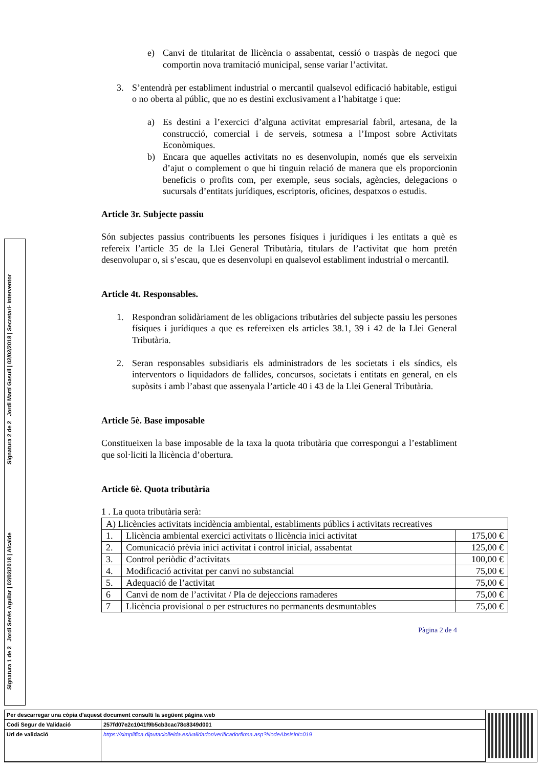Signatura 2 de 2 Jordi Martí Gasull | 02/02/2018 | Secretari- Interventor
Signatura 1 de 2 Jordi Serés Aguilar | 02/02/2018 | Alcalde
e) Canvi de titularitat de llicència o assabentat, cessió o traspàs de negoci que comportin nova tramitació municipal, sense variar l’activitat.
3. S’entendrà per establiment industrial o mercantil qualsevol edificació habitable, estigui o no oberta al públic, que no es destini exclusivament a l’habitatge i que:
a) Es destini a l’exercici d’alguna activitat empresarial fabril, artesana, de la construcció, comercial i de serveis, sotmesa a l’Impost sobre Activitats Econòmiques.
b) Encara que aquelles activitats no es desenvolupin, només que els serveixin d’ajut o complement o que hi tinguin relació de manera que els proporcionin beneficis o profits com, per exemple, seus socials, agències, delegacions o sucursals d’entitats jurídiques, escriptoris, oficines, despatxos o estudis.
Article 3r. Subjecte passiu
Són subjectes passius contribuents les persones físiques i jurídiques i les entitats a què es refereix l’article 35 de la Llei General Tributària, titulars de l’activitat que hom pretén desenvolupar o, si s’escau, que es desenvolupi en qualsevol establiment industrial o mercantil.
Article 4t. Responsables.
1. Respondran solidàriament de les obligacions tributàries del subjecte passiu les persones físiques i jurídiques a que es refereixen els articles 38.1, 39 i 42 de la Llei General Tributària.
2. Seran responsables subsidiaris els administradors de les societats i els síndics, els interventors o liquidadors de fallides, concursos, societats i entitats en general, en els supòsits i amb l’abast que assenyala l’article 40 i 43 de la Llei General Tributària.
Article 5è. Base imposable
Constitueixen la base imposable de la taxa la quota tributària que correspongui a l’establiment que sol·liciti la llicència d’obertura.
Article 6è. Quota tributària
1 . La quota tributària serà:
| A) Llicències activitats incidència ambiental, establiments públics i activitats recreatives | | |
| 1. | Llicència ambiental exercici activitats o llicència inici activitat | 175,00 € |
| 2. | Comunicació prèvia inici activitat i control inicial, assabentat | 125,00 € |
| 3. | Control periòdic d’activitats | 100,00 € |
| 4. | Modificació activitat per canvi no substancial | 75,00 € |
| 5. | Adequació de l’activitat | 75,00 € |
| 6 | Canvi de nom de l’activitat / Pla de dejeccions ramaderes | 75,00 € |
| 7 | Llicència provisional o per estructures no permanents desmuntables | 75,00 € |
Pàgina 2 de 4
| Per descarregar una còpia d'aquest document consulti la següent pàgina web | |
| Codi Segur de Validació | 257fd07e2c1041f9b5cb3cac78c8349d001 |
| Url de validació | https://simplifica.diputaciolleida.es/validador/verificadorfirma.asp?NodeAbsisini=019 |